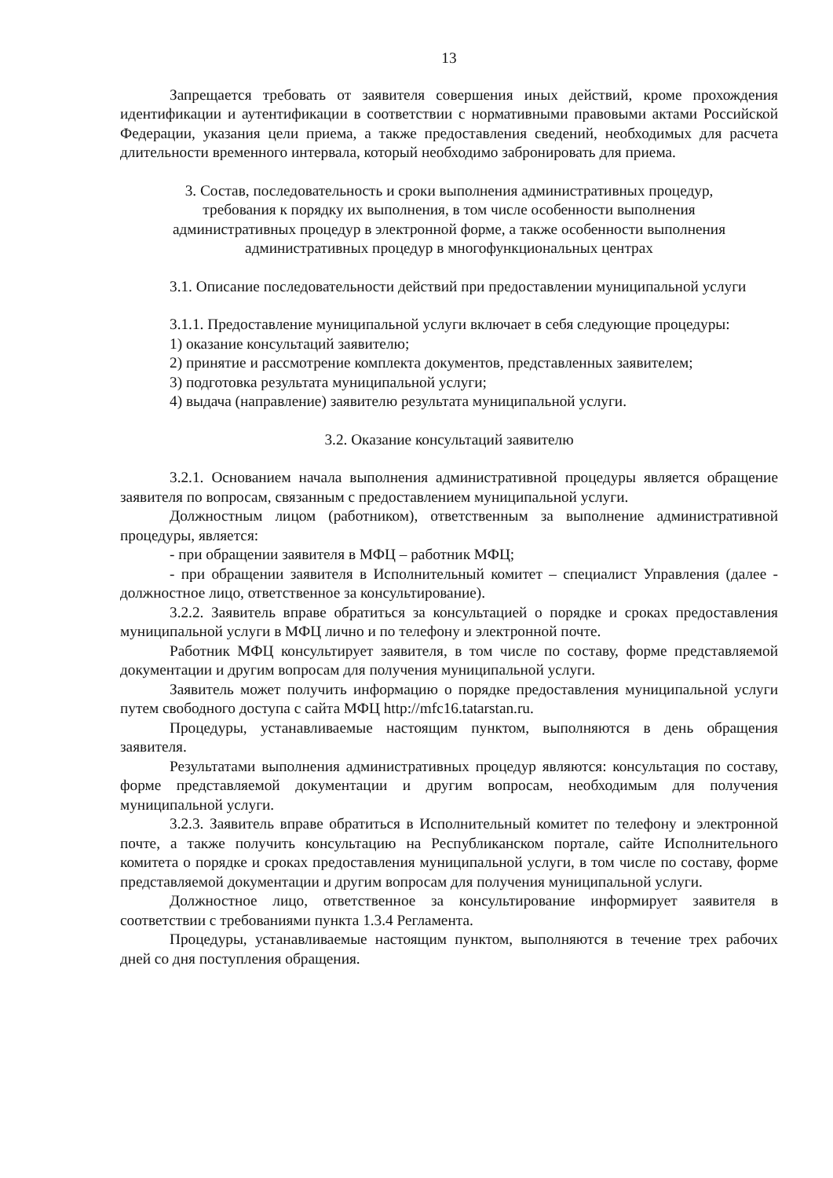13
Запрещается требовать от заявителя совершения иных действий, кроме прохождения идентификации и аутентификации в соответствии с нормативными правовыми актами Российской Федерации, указания цели приема, а также предоставления сведений, необходимых для расчета длительности временного интервала, который необходимо забронировать для приема.
3. Состав, последовательность и сроки выполнения административных процедур,
требования к порядку их выполнения, в том числе особенности выполнения
административных процедур в электронной форме, а также особенности выполнения
административных процедур в многофункциональных центрах
3.1. Описание последовательности действий при предоставлении муниципальной услуги
3.1.1. Предоставление муниципальной услуги включает в себя следующие процедуры:
1) оказание консультаций заявителю;
2) принятие и рассмотрение комплекта документов, представленных заявителем;
3) подготовка результата муниципальной услуги;
4) выдача (направление) заявителю результата муниципальной услуги.
3.2. Оказание консультаций заявителю
3.2.1. Основанием начала выполнения административной процедуры является обращение заявителя по вопросам, связанным с предоставлением муниципальной услуги.
Должностным лицом (работником), ответственным за выполнение административной процедуры, является:
- при обращении заявителя в МФЦ – работник МФЦ;
- при обращении заявителя в Исполнительный комитет – специалист Управления (далее - должностное лицо, ответственное за консультирование).
3.2.2. Заявитель вправе обратиться за консультацией о порядке и сроках предоставления муниципальной услуги в МФЦ лично и по телефону и электронной почте.
Работник МФЦ консультирует заявителя, в том числе по составу, форме представляемой документации и другим вопросам для получения муниципальной услуги.
Заявитель может получить информацию о порядке предоставления муниципальной услуги путем свободного доступа с сайта МФЦ http://mfc16.tatarstan.ru.
Процедуры, устанавливаемые настоящим пунктом, выполняются в день обращения заявителя.
Результатами выполнения административных процедур являются: консультация по составу, форме представляемой документации и другим вопросам, необходимым для получения муниципальной услуги.
3.2.3. Заявитель вправе обратиться в Исполнительный комитет по телефону и электронной почте, а также получить консультацию на Республиканском портале, сайте Исполнительного комитета о порядке и сроках предоставления муниципальной услуги, в том числе по составу, форме представляемой документации и другим вопросам для получения муниципальной услуги.
Должностное лицо, ответственное за консультирование информирует заявителя в соответствии с требованиями пункта 1.3.4 Регламента.
Процедуры, устанавливаемые настоящим пунктом, выполняются в течение трех рабочих дней со дня поступления обращения.